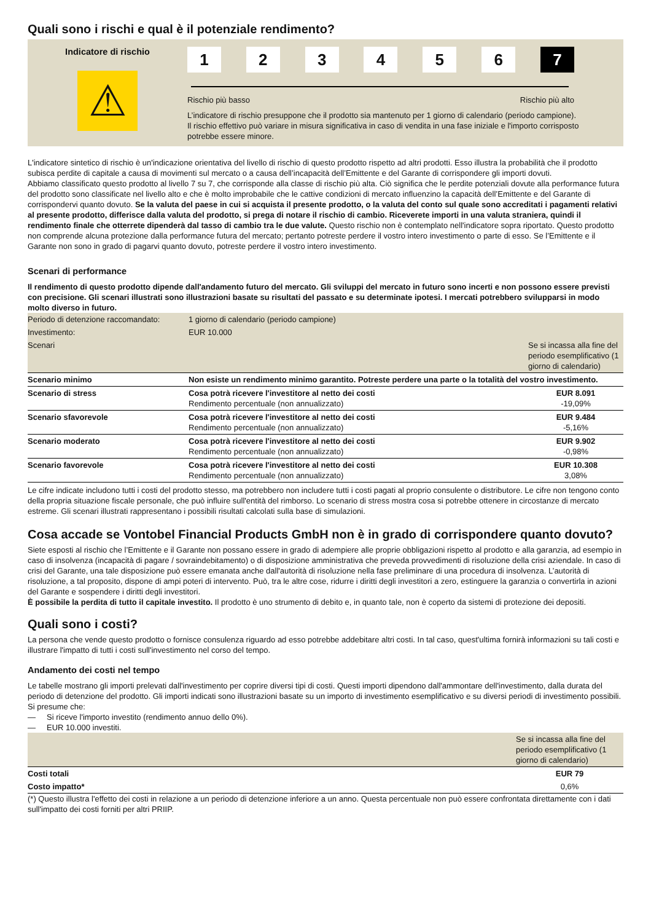Quali sono i rischi e qual è il potenziale rendimento?
Indicatore di rischio
⚠
1 2 3 4 5 6 7
Rischio più basso Rischio più alto
L’indicatore di rischio presuppone che il prodotto sia mantenuto per 1 giorno di calendario (periodo campione). Il rischio effettivo può variare in misura significativa in caso di vendita in una fase iniziale e l'importo corrisposto potrebbe essere minore.
L'indicatore sintetico di rischio è un'indicazione orientativa del livello di rischio di questo prodotto rispetto ad altri prodotti. Esso illustra la probabilità che il prodotto subisca perdite di capitale a causa di movimenti sul mercato o a causa dell’incapacità dell’Emittente e del Garante di corrispondere gli importi dovuti.
Abbiamo classificato questo prodotto al livello 7 su 7, che corrisponde alla classe di rischio più alta. Ciò significa che le perdite potenziali dovute alla performance futura del prodotto sono classificate nel livello alto e che è molto improbabile che le cattive condizioni di mercato influenzino la capacità dell’Emittente e del Garante di corrispondervi quanto dovuto. Se la valuta del paese in cui si acquista il presente prodotto, o la valuta del conto sul quale sono accreditati i pagamenti relativi al presente prodotto, differisce dalla valuta del prodotto, si prega di notare il rischio di cambio. Riceverete importi in una valuta straniera, quindi il rendimento finale che otterrete dipenderà dal tasso di cambio tra le due valute. Questo rischio non è contemplato nell'indicatore sopra riportato. Questo prodotto non comprende alcuna protezione dalla performance futura del mercato; pertanto potreste perdere il vostro intero investimento o parte di esso. Se l’Emittente e il Garante non sono in grado di pagarvi quanto dovuto, potreste perdere il vostro intero investimento.
Scenari di performance
Il rendimento di questo prodotto dipende dall'andamento futuro del mercato. Gli sviluppi del mercato in futuro sono incerti e non possono essere previsti con precisione. Gli scenari illustrati sono illustrazioni basate su risultati del passato e su determinate ipotesi. I mercati potrebbero svilupparsi in modo molto diverso in futuro.
| Periodo di detenzione raccomandato: | 1 giorno di calendario (periodo campione) | |
| Investimento: | EUR 10.000 | |
| Scenari | | Se si incassa alla fine del periodo esemplificativo (1 giorno di calendario) |
| Scenario minimo | Non esiste un rendimento minimo garantito. Potreste perdere una parte o la totalità del vostro investimento. | |
| Scenario di stress | Cosa potrà ricevere l'investitore al netto dei costi Rendimento percentuale (non annualizzato) | EUR 8.091 -19,09% |
| Scenario sfavorevole | Cosa potrà ricevere l'investitore al netto dei costi Rendimento percentuale (non annualizzato) | EUR 9.484 -5,16% |
| Scenario moderato | Cosa potrà ricevere l'investitore al netto dei costi Rendimento percentuale (non annualizzato) | EUR 9.902 -0,98% |
| Scenario favorevole | Cosa potrà ricevere l'investitore al netto dei costi Rendimento percentuale (non annualizzato) | EUR 10.308 3,08% |
Le cifre indicate includono tutti i costi del prodotto stesso, ma potrebbero non includere tutti i costi pagati al proprio consulente o distributore. Le cifre non tengono conto della propria situazione fiscale personale, che può influire sull'entità del rimborso. Lo scenario di stress mostra cosa si potrebbe ottenere in circostanze di mercato estreme. Gli scenari illustrati rappresentano i possibili risultati calcolati sulla base di simulazioni.
Cosa accade se Vontobel Financial Products GmbH non è in grado di corrispondere quanto dovuto?
Siete esposti al rischio che l’Emittente e il Garante non possano essere in grado di adempiere alle proprie obbligazioni rispetto al prodotto e alla garanzia, ad esempio in caso di insolvenza (incapacità di pagare / sovraindebitamento) o di disposizione amministrativa che preveda provvedimenti di risoluzione della crisi aziendale. In caso di crisi del Garante, una tale disposizione può essere emanata anche dall'autorità di risoluzione nella fase preliminare di una procedura di insolvenza. L’autorità di risoluzione, a tal proposito, dispone di ampi poteri di intervento. Può, tra le altre cose, ridurre i diritti degli investitori a zero, estinguere la garanzia o convertirla in azioni del Garante e sospendere i diritti degli investitori.
È possibile la perdita di tutto il capitale investito. Il prodotto è uno strumento di debito e, in quanto tale, non è coperto da sistemi di protezione dei depositi.
Quali sono i costi?
La persona che vende questo prodotto o fornisce consulenza riguardo ad esso potrebbe addebitare altri costi. In tal caso, quest'ultima fornirà informazioni su tali costi e illustrare l'impatto di tutti i costi sull'investimento nel corso del tempo.
Andamento dei costi nel tempo
Le tabelle mostrano gli importi prelevati dall'investimento per coprire diversi tipi di costi. Questi importi dipendono dall'ammontare dell'investimento, dalla durata del periodo di detenzione del prodotto. Gli importi indicati sono illustrazioni basate su un importo di investimento esemplificativo e su diversi periodi di investimento possibili.
Si presume che:
— Si riceve l'importo investito (rendimento annuo dello 0%).
— EUR 10.000 investiti.
| | Se si incassa alla fine del periodo esemplificativo (1 giorno di calendario) |
| Costi totali | EUR 79 |
| Costo impatto* | 0,6% |
(*) Questo illustra l'effetto dei costi in relazione a un periodo di detenzione inferiore a un anno. Questa percentuale non può essere confrontata direttamente con i dati sull'impatto dei costi forniti per altri PRIIP.